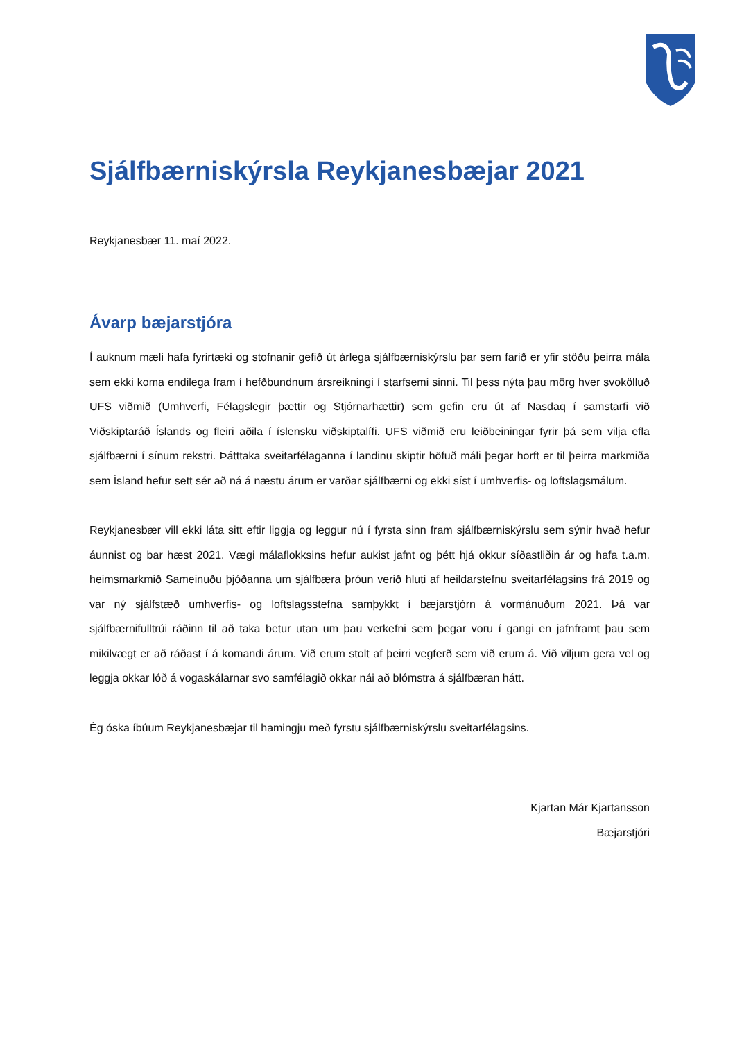Sjálfbærniskýrsla Reykjanesbæjar 2021
Reykjanesbær 11. maí 2022.
Ávarp bæjarstjóra
Í auknum mæli hafa fyrirtæki og stofnanir gefið út árlega sjálfbærniskýrslu þar sem farið er yfir stöðu þeirra mála sem ekki koma endilega fram í hefðbundnum ársreikningi í starfsemi sinni. Til þess nýta þau mörg hver svokölluð UFS viðmið (Umhverfi, Félagslegir þættir og Stjórnarhættir) sem gefin eru út af Nasdaq í samstarfi við Viðskiptaráð Íslands og fleiri aðila í íslensku viðskiptalífi. UFS viðmið eru leiðbeiningar fyrir þá sem vilja efla sjálfbærni í sínum rekstri. Þátttaka sveitarfélaganna í landinu skiptir höfuð máli þegar horft er til þeirra markmiða sem Ísland hefur sett sér að ná á næstu árum er varðar sjálfbærni og ekki síst í umhverfis- og loftslagsmálum.
Reykjanesbær vill ekki láta sitt eftir liggja og leggur nú í fyrsta sinn fram sjálfbærniskýrslu sem sýnir hvað hefur áunnist og bar hæst 2021. Vægi málaflokksins hefur aukist jafnt og þétt hjá okkur síðastliðin ár og hafa t.a.m. heimsmarkmið Sameinuðu þjóðanna um sjálfbæra þróun verið hluti af heildarstefnu sveitarfélagsins frá 2019 og var ný sjálfstæð umhverfis- og loftslagsstefna samþykkt í bæjarstjórn á vormánuðum 2021. Þá var sjálfbærnifulltrúi ráðinn til að taka betur utan um þau verkefni sem þegar voru í gangi en jafnframt þau sem mikilvægt er að ráðast í á komandi árum. Við erum stolt af þeirri vegferð sem við erum á. Við viljum gera vel og leggja okkar lóð á vogaskálarnar svo samfélagið okkar nái að blómstra á sjálfbæran hátt.
Ég óska íbúum Reykjanesbæjar til hamingju með fyrstu sjálfbærniskýrslu sveitarfélagsins.
Kjartan Már Kjartansson
Bæjarstjóri